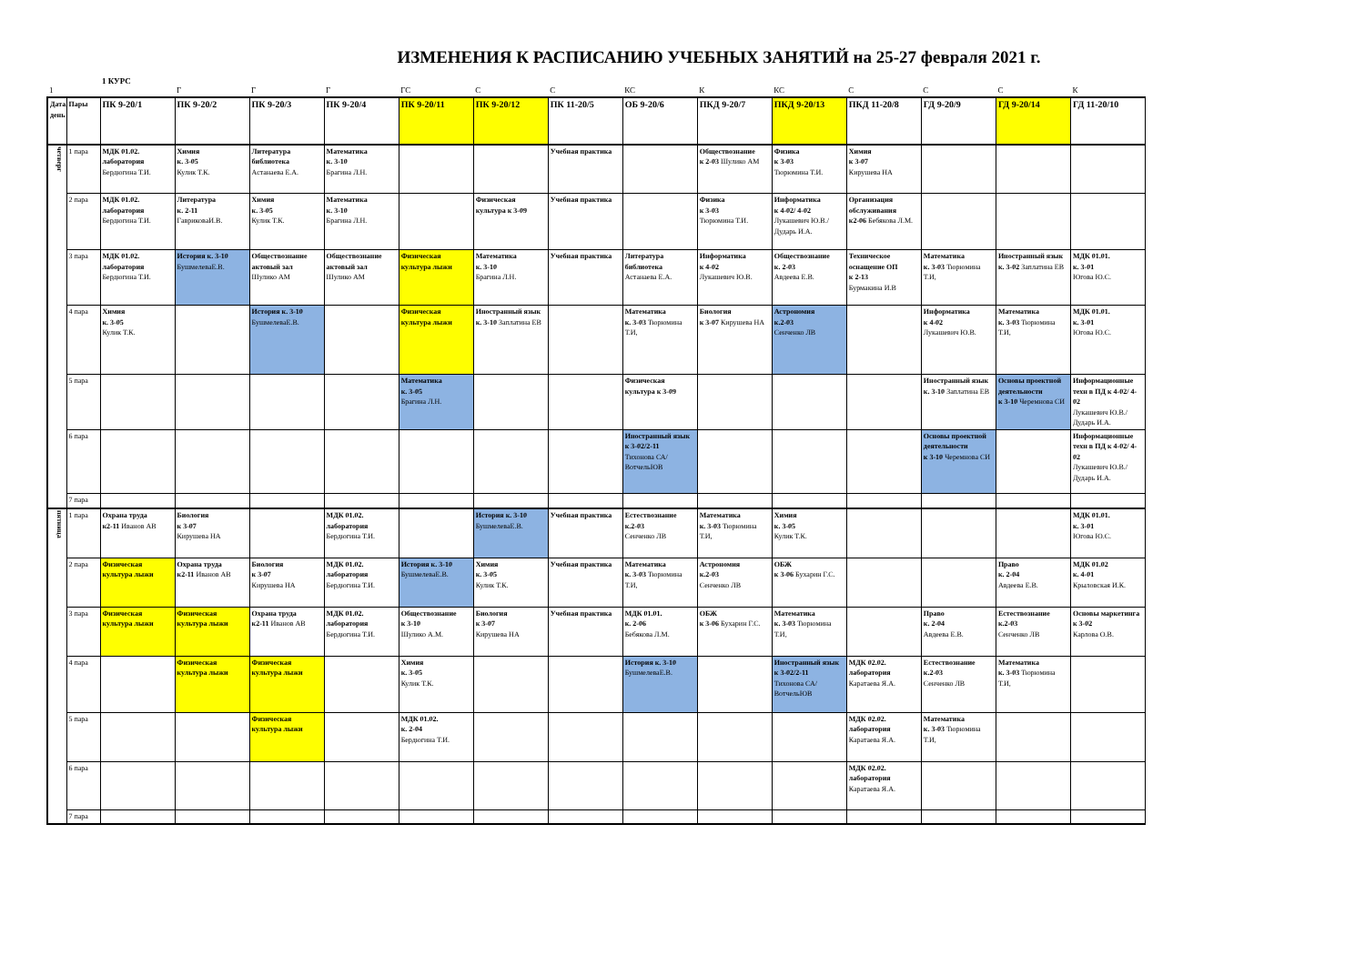ИЗМЕНЕНИЯ К РАСПИСАНИЮ УЧЕБНЫХ ЗАНЯТИЙ на 25-27 февраля 2021 г.
1 КУРС
| 1 | | | Г | Г | Г | ГС | С | С | КС | К | КС | С | С | С | К |
| Дата, день | Пары | ПК 9-20/1 | ПК 9-20/2 | ПК 9-20/3 | ПК 9-20/4 | ПК 9-20/11 | ПК 9-20/12 | ПК 11-20/5 | ОБ 9-20/6 | ПКД 9-20/7 | ПКД 9-20/13 | ПКД 11-20/8 | ГД 9-20/9 | ГД 9-20/14 | ГД 11-20/10 |
| четверг | 1 пара | МДК 01.02. лаборатория Бердюгина Т.И. | Химия к. 3-05 Кулик Т.К. | Литература библиотека Астанаева Е.А. | Математика к. 3-10 Брагина Л.Н. | | | Учебная практика | | Обществознание к 2-03 Шулико АМ | Физика к 3-03 Тюрюмина Т.И. | Химия к 3-07 Кирушева НА | | | |
| | 2 пара | МДК 01.02. лаборатория Бердюгина Т.И. | Литература к. 2-11 ГавриковаИ.В. | Химия к. 3-05 Кулик Т.К. | Математика к. 3-10 Брагина Л.Н. | | Физическая культура к 3-09 | Учебная практика | | Физика к 3-03 Тюрюмина Т.И. | Информатика к 4-02/ 4-02 Лукашевич Ю.В./ Дударь И.А. | Организация обслуживания к2-06 Бебякова Л.М. | | | |
| | 3 пара | МДК 01.02. лаборатория Бердюгина Т.И. | История к. 3-10 БушмелеваЕ.В. | Обществознание актовый зал Шулико АМ | Обществознание актовый зал Шулико АМ | Физическая культура лыжи | Математика к. 3-10 Брагина Л.Н. | Учебная практика | Литература библиотека Астанаева Е.А. | Информатика к 4-02 Лукашевич Ю.В. | Обществознание к. 2-03 Авдеева Е.В. | Техническое оснащение ОП к 2-13 Бурмакина И.В | Математика к. 3-03 Тюрюмина Т.И, | Иностранный язык к. 3-02 Заплатина ЕВ | МДК 01.01. к. 3-01 Югова Ю.С. |
| | 4 пара | Химия к. 3-05 Кулик Т.К. | | История к. 3-10 БушмелеваЕ.В. | | Физическая культура лыжи | Иностранный язык к. 3-10 Заплатина ЕВ | | Математика к. 3-03 Тюрюмина Т.И, | Биология к 3-07 Кирушева НА | Астрономия к.2-03 Сенченко ЛВ | | Информатика к 4-02 Лукашевич Ю.В. | Математика к. 3-03 Тюрюмина Т.И, | МДК 01.01. к. 3-01 Югова Ю.С. |
| | 5 пара | | | | | Математика к. 3-05 Брагина Л.Н. | | | Физическая культура к 3-09 | | | | Иностранный язык к. 3-10 Заплатина ЕВ | Основы проектной деятельности к 3-10 Черемнова СИ | Информационные техн в ПД к 4-02/ 4-02 Лукашевич Ю.В./ Дударь И.А. |
| | 6 пара | | | | | | | | Иностранный язык к 3-02/2-11 Тихонова СА/ ВотчельЮВ | | | | Основы проектной деятельности к 3-10 Черемнова СИ | | Информационные техн в ПД к 4-02/ 4-02 Лукашевич Ю.В./ Дударь И.А. |
| | 7 пара | | | | | | | | | | | | | | |
| пятница | 1 пара | Охрана труда к2-11 Иванов АВ | Биология к 3-07 Кирушева НА | | МДК 01.02. лаборатория Бердюгина Т.И. | | История к. 3-10 БушмелеваЕ.В. | Учебная практика | Естествознание к.2-03 Сенченко ЛВ | Математика к. 3-03 Тюрюмина Т.И, | Химия к. 3-05 Кулик Т.К. | | | | МДК 01.01. к. 3-01 Югова Ю.С. |
| | 2 пара | Физическая культура лыжи | Охрана труда к2-11 Иванов АВ | Биология к 3-07 Кирушева НА | МДК 01.02. лаборатория Бердюгина Т.И. | История к. 3-10 БушмелеваЕ.В. | Химия к. 3-05 Кулик Т.К. | Учебная практика | Математика к. 3-03 Тюрюмина Т.И, | Астрономия к.2-03 Сенченко ЛВ | ОБЖ к 3-06 Бухарин Г.С. | | | Право к. 2-04 Авдеева Е.В. | МДК 01.02 к. 4-01 Крыловская И.К. |
| | 3 пара | Физическая культура лыжи | Физическая культура лыжи | Охрана труда к2-11 Иванов АВ | МДК 01.02. лаборатория Бердюгина Т.И. | Обществознание к 3-10 Шулико А.М. | Биология к 3-07 Кирушева НА | Учебная практика | МДК 01.01. к. 2-06 Бебякова Л.М. | ОБЖ к 3-06 Бухарин Г.С. | Математика к. 3-03 Тюрюмина Т.И, | | Право к. 2-04 Авдеева Е.В. | Естествознание к.2-03 Сенченко ЛВ | Основы маркетинга к 3-02 Карлова О.В. |
| | 4 пара | | Физическая культура лыжи | Физическая культура лыжи | | Химия к. 3-05 Кулик Т.К. | | | История к. 3-10 БушмелеваЕ.В. | | Иностранный язык к 3-02/2-11 Тихонова СА/ ВотчельЮВ | МДК 02.02. лаборатория Каратаева Я.А. | Естествознание к.2-03 Сенченко ЛВ | Математика к. 3-03 Тюрюмина Т.И, | |
| | 5 пара | | | Физическая культура лыжи | | МДК 01.02. к. 2-04 Бердюгина Т.И. | | | | | | МДК 02.02. лаборатория Каратаева Я.А. | Математика к. 3-03 Тюрюмина Т.И, | | |
| | 6 пара | | | | | | | | | | | МДК 02.02. лаборатория Каратаева Я.А. | | | |
| | 7 пара | | | | | | | | | | | | | | |